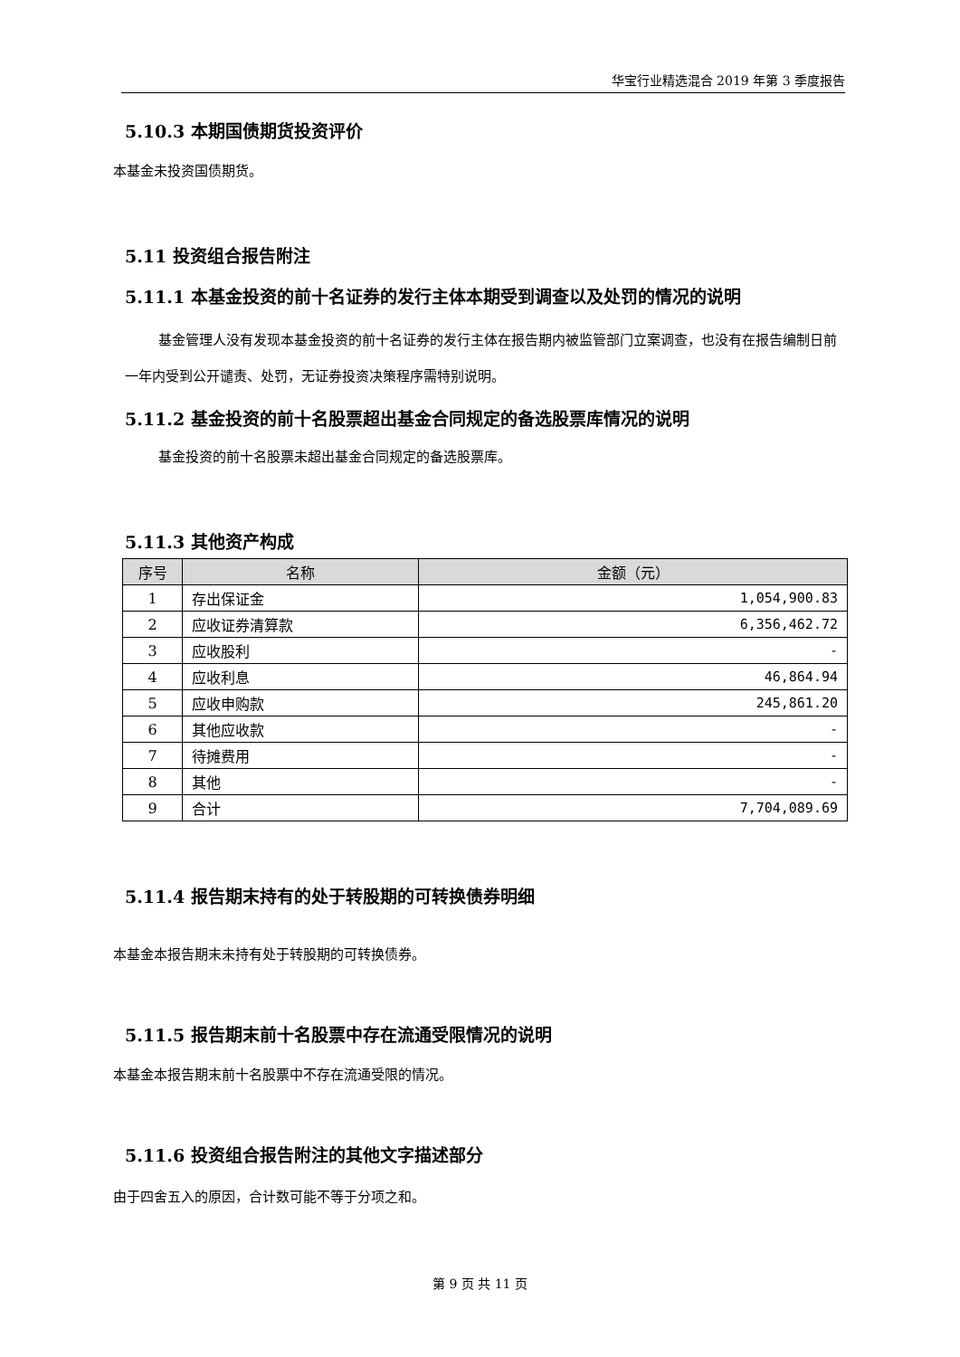华宝行业精选混合 2019 年第 3 季度报告
5.10.3 本期国债期货投资评价
本基金未投资国债期货。
5.11 投资组合报告附注
5.11.1 本基金投资的前十名证券的发行主体本期受到调查以及处罚的情况的说明
基金管理人没有发现本基金投资的前十名证券的发行主体在报告期内被监管部门立案调查，也没有在报告编制日前一年内受到公开谴责、处罚，无证券投资决策程序需特别说明。
5.11.2 基金投资的前十名股票超出基金合同规定的备选股票库情况的说明
基金投资的前十名股票未超出基金合同规定的备选股票库。
5.11.3 其他资产构成
| 序号 | 名称 | 金额（元） |
| --- | --- | --- |
| 1 | 存出保证金 | 1,054,900.83 |
| 2 | 应收证券清算款 | 6,356,462.72 |
| 3 | 应收股利 | - |
| 4 | 应收利息 | 46,864.94 |
| 5 | 应收申购款 | 245,861.20 |
| 6 | 其他应收款 | - |
| 7 | 待摊费用 | - |
| 8 | 其他 | - |
| 9 | 合计 | 7,704,089.69 |
5.11.4 报告期末持有的处于转股期的可转换债券明细
本基金本报告期末未持有处于转股期的可转换债券。
5.11.5 报告期末前十名股票中存在流通受限情况的说明
本基金本报告期末前十名股票中不存在流通受限的情况。
5.11.6 投资组合报告附注的其他文字描述部分
由于四舍五入的原因，合计数可能不等于分项之和。
第 9 页 共 11 页